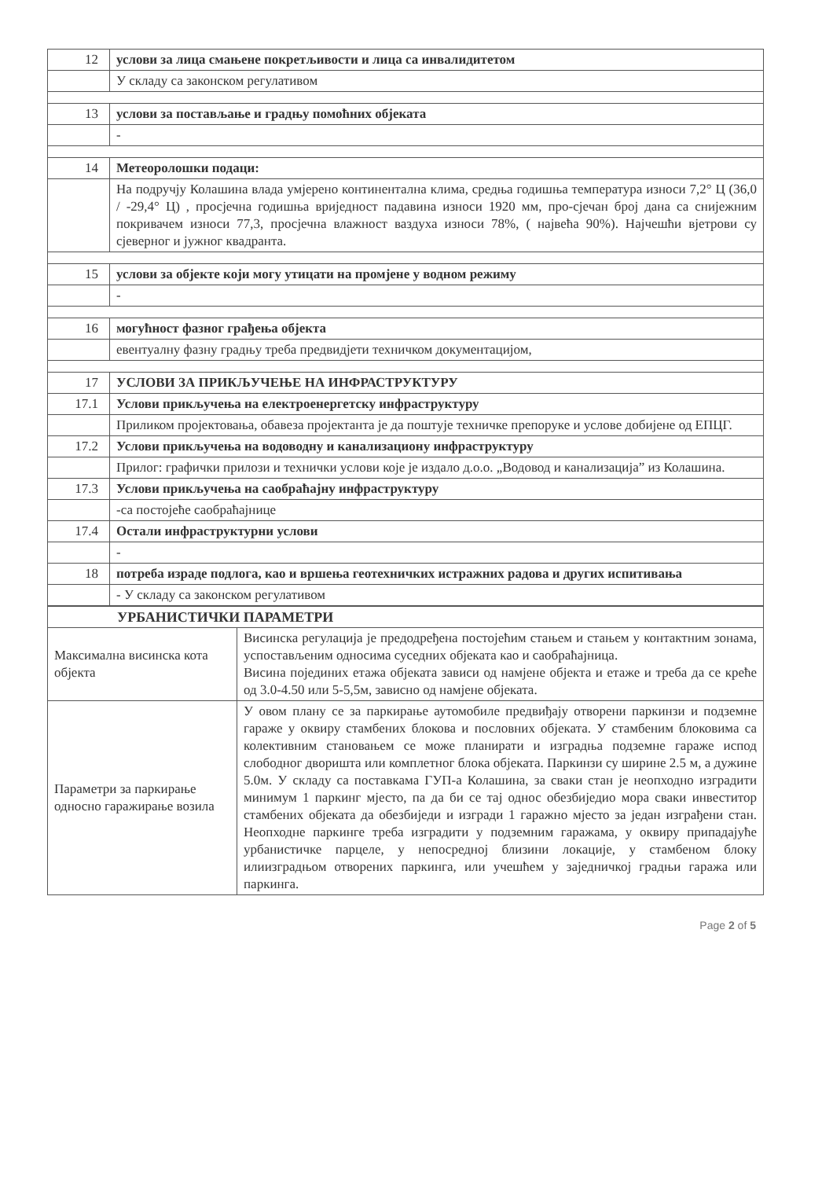| 12 | услови за лица смањене покретљивости и лица са инвалидитетом |
| | У складу са законском регулативом |
| 13 | услови за постављање и градњу помоћних објеката |
| | - |
| 14 | Метеоролошки подаци: |
| | На подручју Колашина влада умјерено континентална клима, средња годишња температура износи 7,2° Ц (36,0 / -29,4° Ц) , просјечна годишња вриједност падавина износи 1920 мм, про-сјечан број дана са снијежним покривачем износи 77,3, просјечна влажност ваздуха износи 78%, ( највећа 90%). Најчешћи вјетрови су сјеверног и јужног квадранта. |
| 15 | услови за објекте који могу утицати на промјене у водном режиму |
| | - |
| 16 | могућност фазног грађења објекта |
| | евентуалну фазну градњу треба предвидјети техничком документацијом, |
| 17 | УСЛОВИ ЗА ПРИКЉУЧЕЊЕ НА ИНФРАСТРУКТУРУ |
| 17.1 | Услови прикључења на електроенергетску инфраструктуру |
| | Приликом пројектовања, обавеза пројектанта је да поштује техничке препоруке и услове добијене од ЕПЦГ. |
| 17.2 | Услови прикључења на водоводну и канализациону инфраструктуру |
| | Прилог: графички прилози и технички услови које је издало д.о.о. „Водовод и канализација” из Колашина. |
| 17.3 | Услови прикључења на саобраћајну инфраструктуру |
| | -са постојеће саобраћајнице |
| 17.4 | Остали инфраструктурни услови |
| | - |
| 18 | потреба израде подлога, као и вршења геотехничких истражних радова и других испитивања |
| | - У складу са законском регулативом |
| УРБАНИСТИЧКИ ПАРАМЕТРИ | |
| Максимална висинска кота објекта | Висинска регулација је предодређена постојећим стањем и стањем у контактним зонама, успостављеним односима суседних објеката као и саобраћајница. Висина појединих етажа објеката зависи од намјене објекта и етаже и треба да се креће од 3.0-4.50 или 5-5,5м, зависно од намјене објеката. |
| Параметри за паркирање односно гаражирање возила | У овом плану се за паркирање аутомобиле предвиђају отворени паркинзи и подземне гараже у оквиру стамбених блокова и пословних објеката. У стамбеним блоковима са колективним становањем се може планирати и изградња подземне гараже испод слободног дворишта или комплетног блока објеката. Паркинзи су ширине 2.5 м, а дужине 5.0м. У складу са поставкама ГУП-а Колашина, за сваки стан је неопходно изградити минимум 1 паркинг мјесто, па да би се тај однос обезбиједио мора сваки инвеститор стамбених објеката да обезбиједи и изгради 1 гаражно мјесто за један изграђени стан. Неопходне паркинге треба изградити у подземним гаражама, у оквиру припадајуће урбанистичке парцеле, у непосредној близини локације, у стамбеном блоку илиизградњом отворених паркинга, или учешћем у заједничкој градњи гаража или паркинга. |
Page 2 of 5